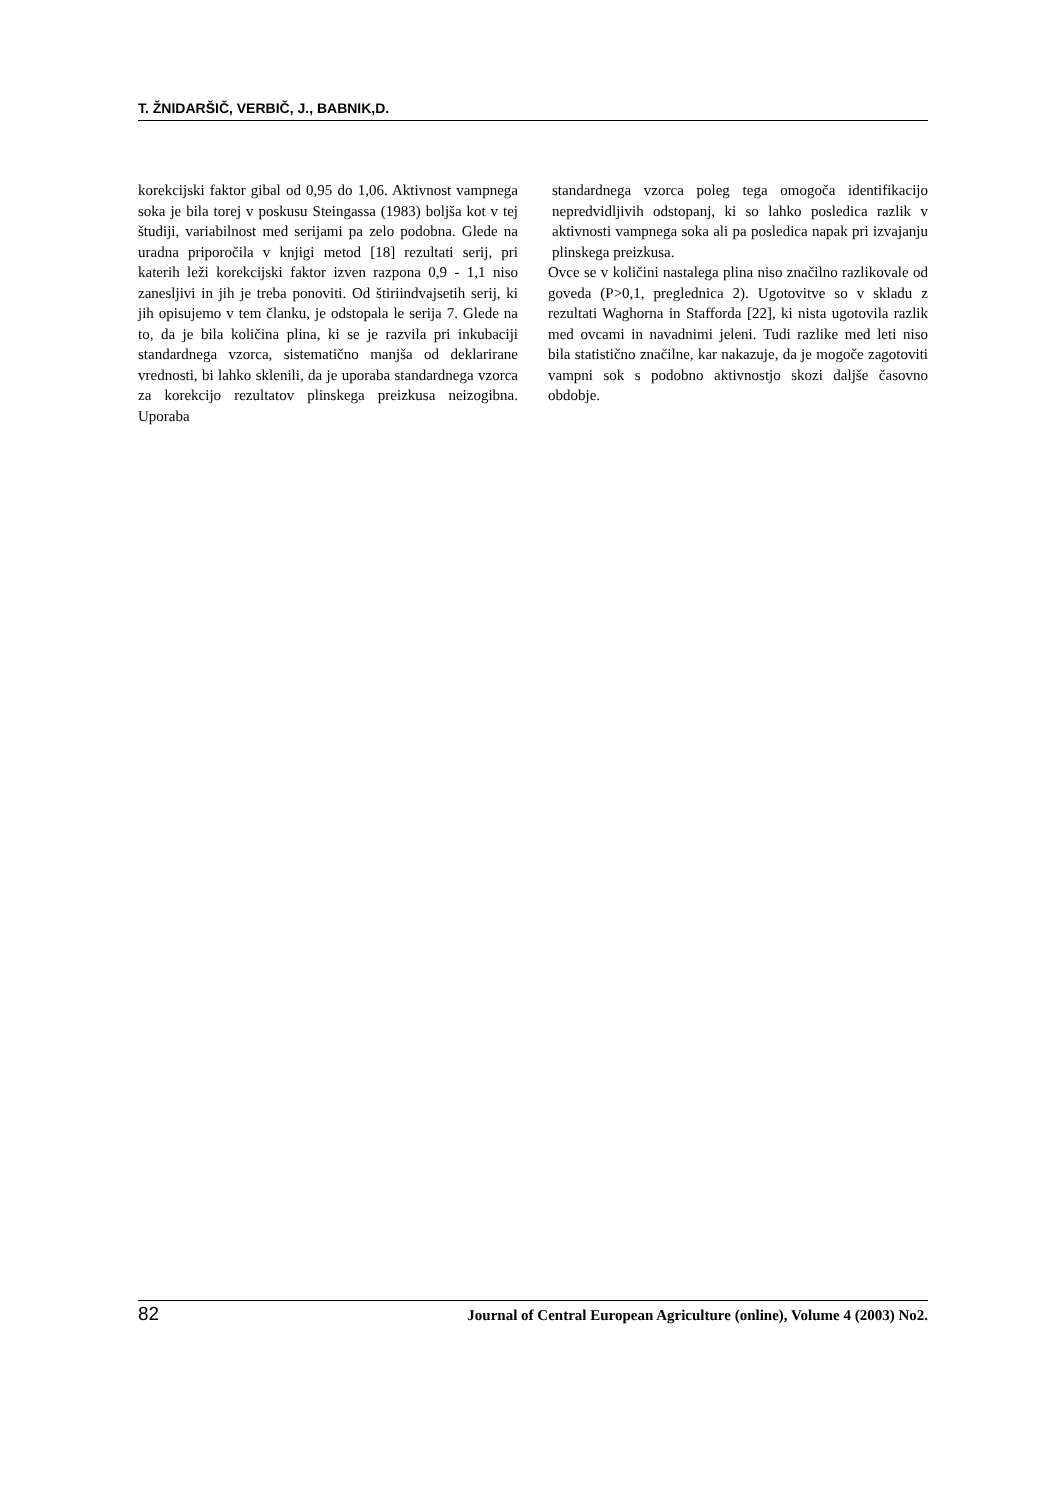T. ŽNIDARŠIČ, VERBIČ, J., BABNIK,D.
korekcijski faktor gibal od 0,95 do 1,06. Aktivnost vampnega soka je bila torej v poskusu Steingassa (1983) boljša kot v tej študiji, variabilnost med serijami pa zelo podobna. Glede na uradna priporočila v knjigi metod [18] rezultati serij, pri katerih leži korekcijski faktor izven razpona 0,9 - 1,1 niso zanesljivi in jih je treba ponoviti. Od štiriindvajsetih serij, ki jih opisujemo v tem članku, je odstopala le serija 7. Glede na to, da je bila količina plina, ki se je razvila pri inkubaciji standardnega vzorca, sistematično manjša od deklarirane vrednosti, bi lahko sklenili, da je uporaba standardnega vzorca za korekcijo rezultatov plinskega preizkusa neizogibna. Uporaba
standardnega vzorca poleg tega omogoča identifikacijo nepredvidljivih odstopanj, ki so lahko posledica razlik v aktivnosti vampnega soka ali pa posledica napak pri izvajanju plinskega preizkusa.
Ovce se v količini nastalega plina niso značilno razlikovale od goveda (P>0,1, preglednica 2). Ugotovitve so v skladu z rezultati Waghorna in Stafforda [22], ki nista ugotovila razlik med ovcami in navadnimi jeleni. Tudi razlike med leti niso bila statistično značilne, kar nakazuje, da je mogoče zagotoviti vampni sok s podobno aktivnostjo skozi daljše časovno obdobje.
82 Journal of Central European Agriculture (online), Volume 4 (2003) No2.